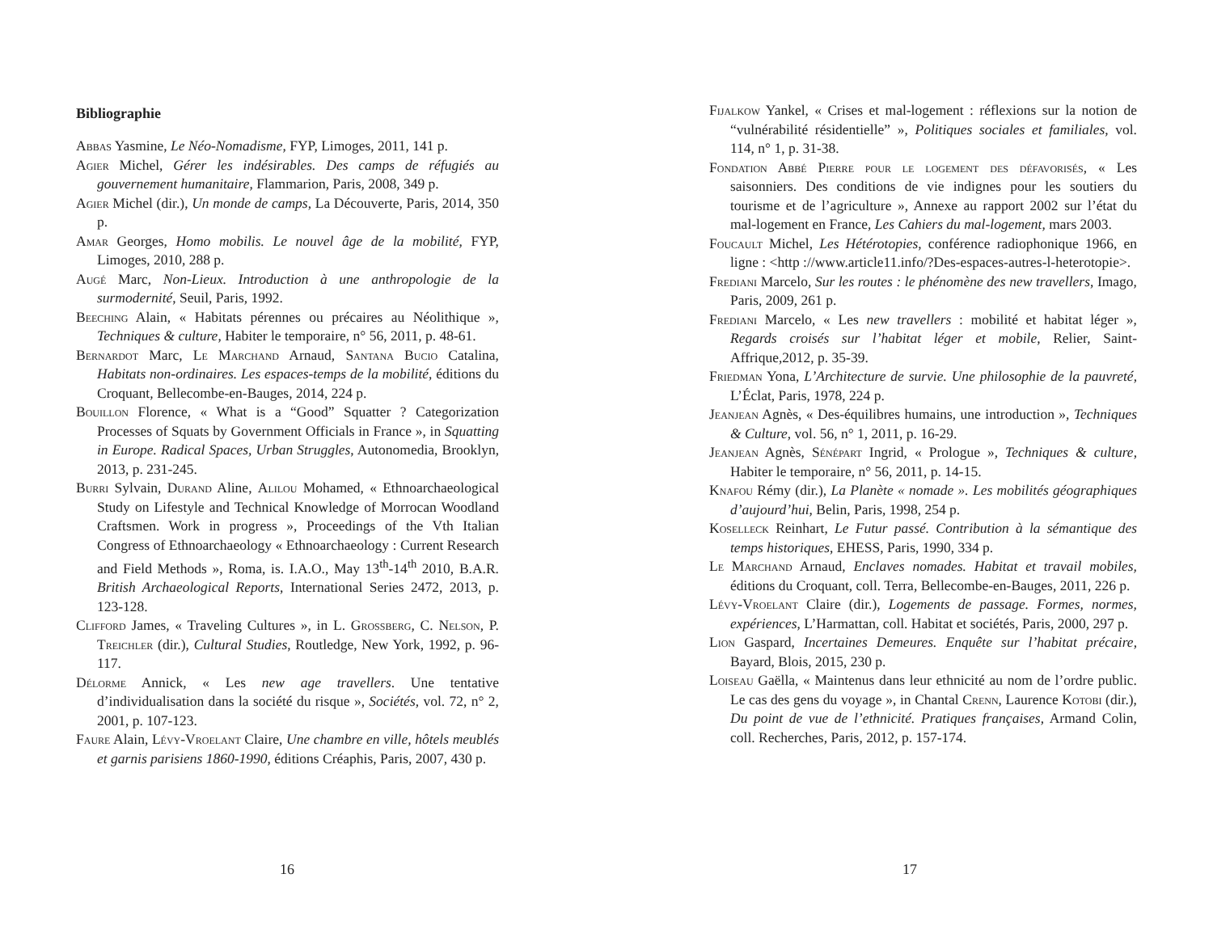Bibliographie
Abbas Yasmine, Le Néo-Nomadisme, FYP, Limoges, 2011, 141 p.
Agier Michel, Gérer les indésirables. Des camps de réfugiés au gouvernement humanitaire, Flammarion, Paris, 2008, 349 p.
Agier Michel (dir.), Un monde de camps, La Découverte, Paris, 2014, 350 p.
Amar Georges, Homo mobilis. Le nouvel âge de la mobilité, FYP, Limoges, 2010, 288 p.
Augé Marc, Non-Lieux. Introduction à une anthropologie de la surmodernité, Seuil, Paris, 1992.
Beeching Alain, « Habitats pérennes ou précaires au Néolithique », Techniques & culture, Habiter le temporaire, n° 56, 2011, p. 48-61.
Bernardot Marc, Le Marchand Arnaud, Santana Bucio Catalina, Habitats non-ordinaires. Les espaces-temps de la mobilité, éditions du Croquant, Bellecombe-en-Bauges, 2014, 224 p.
Bouillon Florence, « What is a “Good” Squatter ? Categorization Processes of Squats by Government Officials in France », in Squatting in Europe. Radical Spaces, Urban Struggles, Autonomedia, Brooklyn, 2013, p. 231-245.
Burri Sylvain, Durand Aline, Alilou Mohamed, « Ethnoarchaeological Study on Lifestyle and Technical Knowledge of Morrocan Woodland Craftsmen. Work in progress », Proceedings of the Vth Italian Congress of Ethnoarchaeology « Ethnoarchaeology : Current Research and Field Methods », Roma, is. I.A.O., May 13<sup>th</sup>-14<sup>th</sup> 2010, B.A.R. British Archaeological Reports, International Series 2472, 2013, p. 123-128.
Clifford James, « Traveling Cultures », in L. Grossberg, C. Nelson, P. Treichler (dir.), Cultural Studies, Routledge, New York, 1992, p. 96-117.
Délorme Annick, « Les new age travellers. Une tentative d’individualisation dans la société du risque », Sociétés, vol. 72, n° 2, 2001, p. 107-123.
Faure Alain, Lévy-Vroelant Claire, Une chambre en ville, hôtels meublés et garnis parisiens 1860-1990, éditions Créaphis, Paris, 2007, 430 p.
16
Fijalkow Yankel, « Crises et mal-logement : réflexions sur la notion de “vulnérabilité résidentielle” », Politiques sociales et familiales, vol. 114, n° 1, p. 31-38.
Fondation Abbé Pierre pour le logement des défavorisés, « Les saisonniers. Des conditions de vie indignes pour les soutiers du tourisme et de l’agriculture », Annexe au rapport 2002 sur l’état du mal-logement en France, Les Cahiers du mal-logement, mars 2003.
Foucault Michel, Les Hétérotopies, conférence radiophonique 1966, en ligne : <http ://www.article11.info/?Des-espaces-autres-l-heterotopie>.
Frediani Marcelo, Sur les routes : le phénomène des new travellers, Imago, Paris, 2009, 261 p.
Frediani Marcelo, « Les new travellers : mobilité et habitat léger », Regards croisés sur l’habitat léger et mobile, Relier, Saint-Affrique,2012, p. 35-39.
Friedman Yona, L’Architecture de survie. Une philosophie de la pauvreté, L’Éclat, Paris, 1978, 224 p.
Jeanjean Agnès, « Des-équilibres humains, une introduction », Techniques & Culture, vol. 56, n° 1, 2011, p. 16-29.
Jeanjean Agnès, Sénépart Ingrid, « Prologue », Techniques & culture, Habiter le temporaire, n° 56, 2011, p. 14-15.
Knafou Rémy (dir.), La Planète « nomade ». Les mobilités géographiques d’aujourd’hui, Belin, Paris, 1998, 254 p.
Koselleck Reinhart, Le Futur passé. Contribution à la sémantique des temps historiques, EHESS, Paris, 1990, 334 p.
Le Marchand Arnaud, Enclaves nomades. Habitat et travail mobiles, éditions du Croquant, coll. Terra, Bellecombe-en-Bauges, 2011, 226 p.
Lévy-Vroelant Claire (dir.), Logements de passage. Formes, normes, expériences, L’Harmattan, coll. Habitat et sociétés, Paris, 2000, 297 p.
Lion Gaspard, Incertaines Demeures. Enquête sur l’habitat précaire, Bayard, Blois, 2015, 230 p.
Loiseau Gaëlla, « Maintenus dans leur ethnicité au nom de l’ordre public. Le cas des gens du voyage », in Chantal Crenn, Laurence Kotobi (dir.), Du point de vue de l’ethnicité. Pratiques françaises, Armand Colin, coll. Recherches, Paris, 2012, p. 157-174.
17